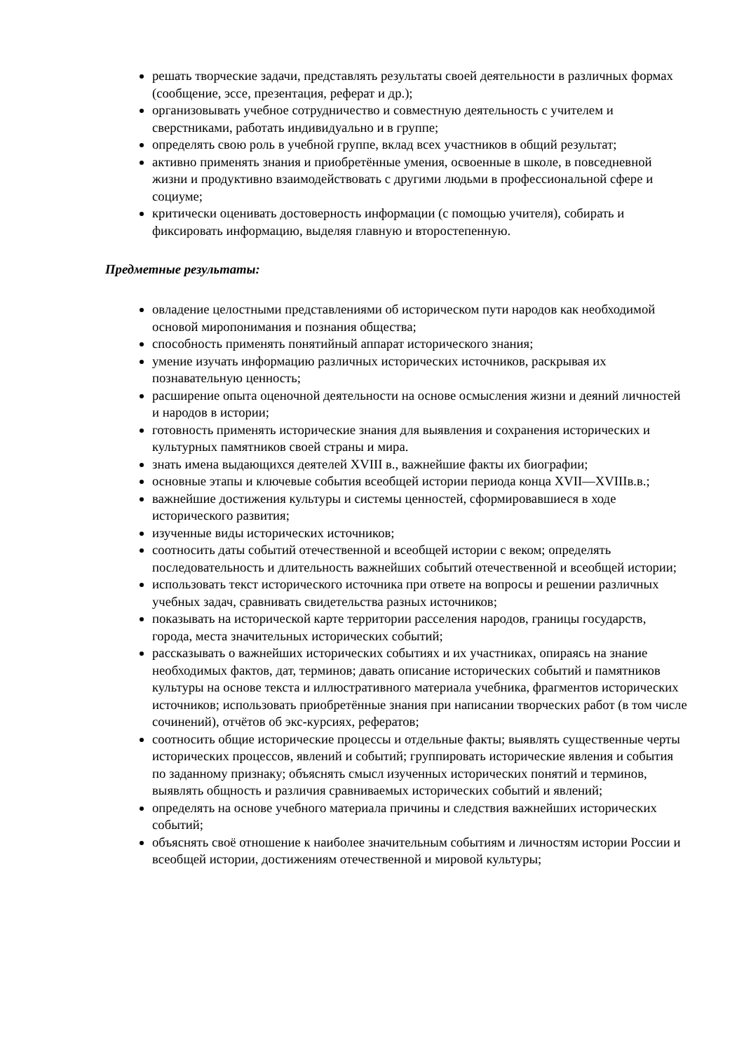решать творческие задачи, представлять результаты своей деятельности в различных формах (сообщение, эссе, презентация, реферат и др.);
организовывать учебное сотрудничество и совместную деятельность с учителем и сверстниками, работать индивидуально и в группе;
определять свою роль в учебной группе, вклад всех участников в общий результат;
активно применять знания и приобретённые умения, освоенные в школе, в повседневной жизни и продуктивно взаимодействовать с другими людьми в профессиональной сфере и социуме;
критически оценивать достоверность информации (с помощью учителя), собирать и фиксировать информацию, выделяя главную и второстепенную.
Предметные результаты:
овладение целостными представлениями об историческом пути народов как необходимой основой миропонимания и познания общества;
способность применять понятийный аппарат исторического знания;
умение изучать информацию различных исторических источников, раскрывая их познавательную ценность;
расширение опыта оценочной деятельности на основе осмысления жизни и деяний личностей и народов в истории;
готовность применять исторические знания для выявления и сохранения исторических и культурных памятников своей страны и мира.
знать имена выдающихся деятелей XVIII в., важнейшие факты их биографии;
основные этапы и ключевые события всеобщей истории периода конца XVII—XVIIIв.в.;
важнейшие достижения культуры и системы ценностей, сформировавшиеся в ходе исторического развития;
изученные виды исторических источников;
соотносить даты событий отечественной и всеобщей истории с веком; определять последовательность и длительность важнейших событий отечественной и всеобщей истории;
использовать текст исторического источника при ответе на вопросы и решении различных учебных задач, сравнивать свидетельства разных источников;
показывать на исторической карте территории расселения народов, границы государств, города, места значительных исторических событий;
рассказывать о важнейших исторических событиях и их участниках, опираясь на знание необходимых фактов, дат, терминов; давать описание исторических событий и памятников культуры на основе текста и иллюстративного материала учебника, фрагментов исторических источников; использовать приобретённые знания при написании творческих работ (в том числе сочинений), отчётов об экс-курсиях, рефератов;
соотносить общие исторические процессы и отдельные факты; выявлять существенные черты исторических процессов, явлений и событий; группировать исторические явления и события по заданному признаку; объяснять смысл изученных исторических понятий и терминов, выявлять общность и различия сравниваемых исторических событий и явлений;
определять на основе учебного материала причины и следствия важнейших исторических событий;
объяснять своё отношение к наиболее значительным событиям и личностям истории России и всеобщей истории, достижениям отечественной и мировой культуры;